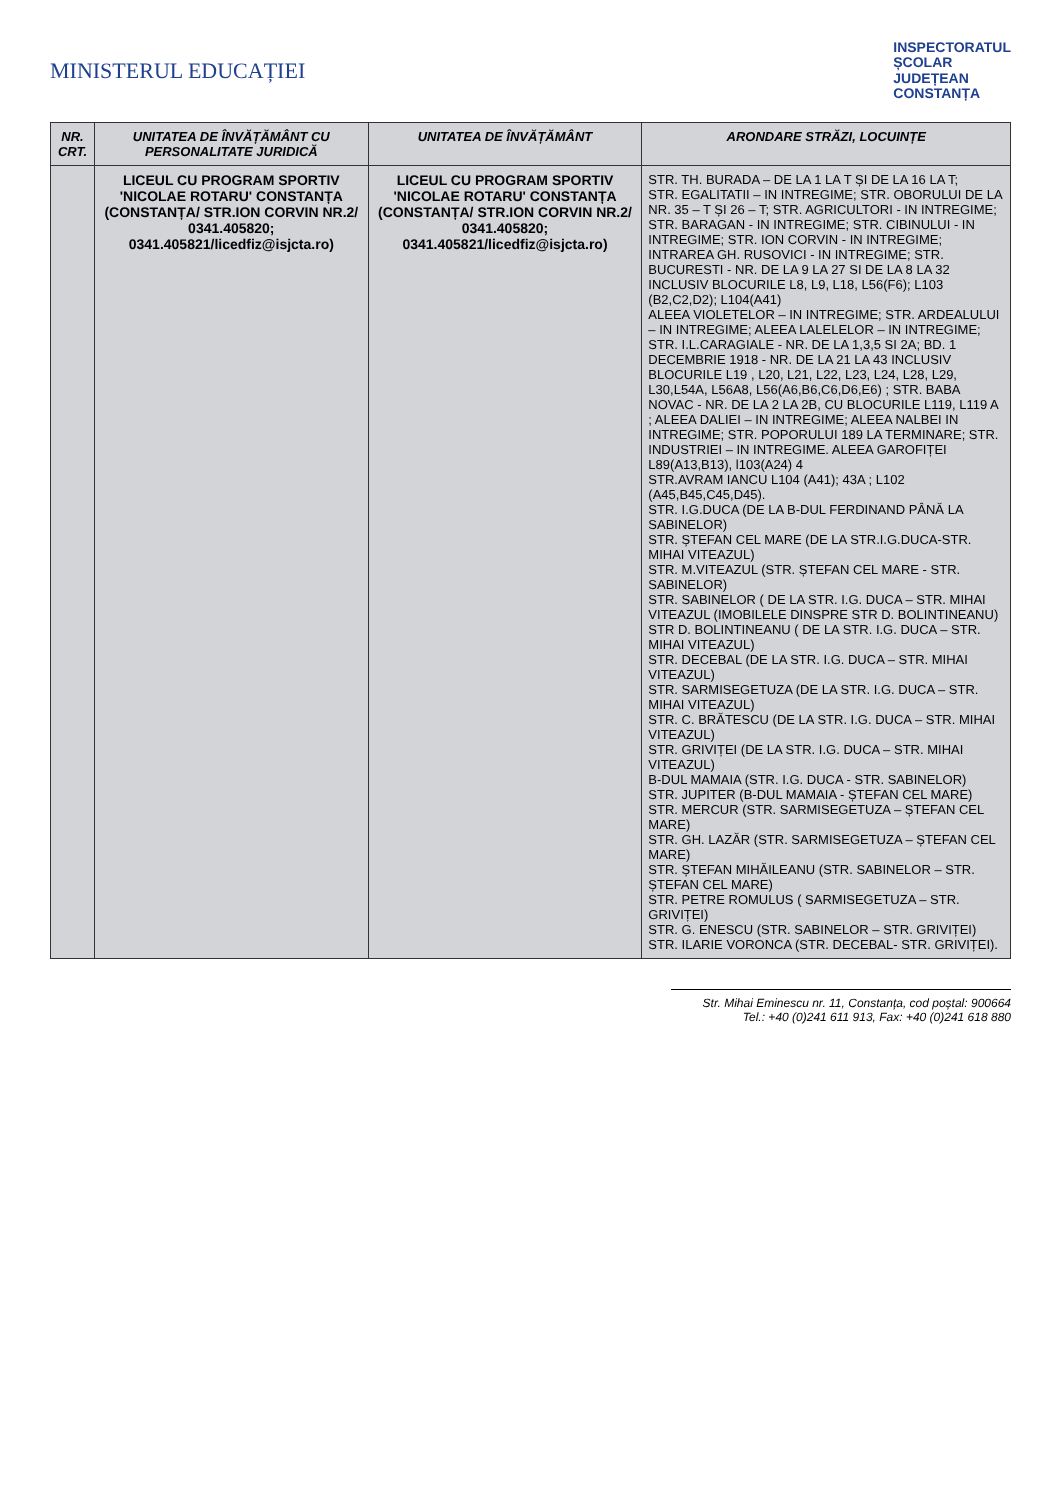MINISTERUL EDUCAȚIEI
INSPECTORATUL
ȘCOLAR
JUDEȚEAN
CONSTANȚA
| NR. CRT. | UNITATEA DE ÎNVĂȚĂMÂNT CU PERSONALITATE JURIDICĂ | UNITATEA DE ÎNVĂȚĂMÂNT | ARONDARE STRĂZI, LOCUINȚE |
| --- | --- | --- | --- |
| | LICEUL CU PROGRAM SPORTIV 'NICOLAE ROTARU' CONSTANȚA (CONSTANȚA/ STR.ION CORVIN NR.2/ 0341.405820; 0341.405821/licedfiz@isjcta.ro) | LICEUL CU PROGRAM SPORTIV 'NICOLAE ROTARU' CONSTANȚA (CONSTANȚA/ STR.ION CORVIN NR.2/ 0341.405820; 0341.405821/licedfiz@isjcta.ro) | STR. TH. BURADA – DE LA 1 LA T ȘI DE LA 16 LA T; STR. EGALITATII – IN INTREGIME; STR. OBORULUI DE LA NR. 35 – T ȘI 26 – T; STR. AGRICULTORI - IN INTREGIME; STR. BARAGAN - IN INTREGIME; STR. CIBINULUI - IN INTREGIME; STR. ION CORVIN - IN INTREGIME; INTRAREA GH. RUSOVICI - IN INTREGIME; STR. BUCURESTI - NR. DE LA 9 LA 27 SI DE LA 8 LA 32 INCLUSIV BLOCURILE L8, L9, L18, L56(F6); L103 (B2,C2,D2); L104(A41) ALEEA VIOLETELOR – IN INTREGIME; STR. ARDEALULUI – IN INTREGIME; ALEEA LALELELOR – IN INTREGIME; STR. I.L.CARAGIALE - NR. DE LA 1,3,5 SI 2A; BD. 1 DECEMBRIE 1918 - NR. DE LA 21 LA 43 INCLUSIV BLOCURILE L19 , L20, L21, L22, L23, L24, L28, L29, L30,L54A, L56A8, L56(A6,B6,C6,D6,E6) ; STR. BABA NOVAC - NR. DE LA 2 LA 2B, CU BLOCURILE L119, L119 A ; ALEEA DALIEI – IN INTREGIME; ALEEA NALBEI IN INTREGIME; STR. POPORULUI 189 LA TERMINARE; STR. INDUSTRIEI – IN INTREGIME. ALEEA GAROFIȚEI L89(A13,B13), l103(A24) 4 STR.AVRAM IANCU L104 (A41); 43A ; L102 (A45,B45,C45,D45). STR. I.G.DUCA (DE LA B-DUL FERDINAND PÂNĂ LA SABINELOR) STR. ȘTEFAN CEL MARE (DE LA STR.I.G.DUCA-STR. MIHAI VITEAZUL) STR. M.VITEAZUL (STR. ȘTEFAN CEL MARE - STR. SABINELOR) STR. SABINELOR ( DE LA STR. I.G. DUCA – STR. MIHAI VITEAZUL (IMOBILELE DINSPRE STR D. BOLINTINEANU) STR D. BOLINTINEANU ( DE LA STR. I.G. DUCA – STR. MIHAI VITEAZUL) STR. DECEBAL (DE LA STR. I.G. DUCA – STR. MIHAI VITEAZUL) STR. SARMISEGETUZA (DE LA STR. I.G. DUCA – STR. MIHAI VITEAZUL) STR. C. BRĂTESCU (DE LA STR. I.G. DUCA – STR. MIHAI VITEAZUL) STR. GRIVIȚEI (DE LA STR. I.G. DUCA – STR. MIHAI VITEAZUL) B-DUL MAMAIA (STR. I.G. DUCA - STR. SABINELOR) STR. JUPITER (B-DUL MAMAIA - ȘTEFAN CEL MARE) STR. MERCUR (STR. SARMISEGETUZA – ȘTEFAN CEL MARE) STR. GH. LAZĂR (STR. SARMISEGETUZA – ȘTEFAN CEL MARE) STR. ȘTEFAN MIHĂILEANU (STR. SABINELOR – STR. ȘTEFAN CEL MARE) STR. PETRE ROMULUS ( SARMISEGETUZA – STR. GRIVIȚEI) STR. G. ENESCU (STR. SABINELOR – STR. GRIVIȚEI) STR. ILARIE VORONCA (STR. DECEBAL- STR. GRIVIȚEI). |
Str. Mihai Eminescu nr. 11, Constanța, cod poștal: 900664
Tel.: +40 (0)241 611 913, Fax: +40 (0)241 618 880